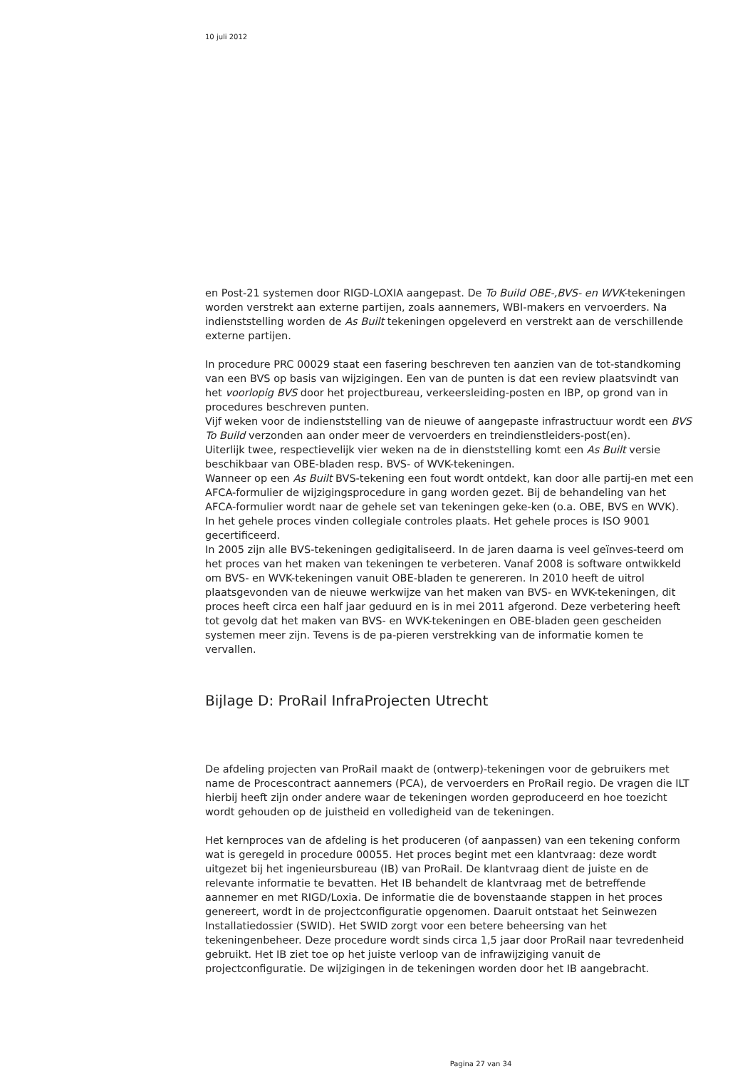10 juli 2012
en Post-21 systemen door RIGD-LOXIA aangepast. De To Build OBE-,BVS- en WVK-tekeningen worden verstrekt aan externe partijen, zoals aannemers, WBI-makers en vervoerders. Na indienststelling worden de As Built tekeningen opgeleverd en verstrekt aan de verschillende externe partijen.
In procedure PRC 00029 staat een fasering beschreven ten aanzien van de tot-standkoming van een BVS op basis van wijzigingen. Een van de punten is dat een review plaatsvindt van het voorlopig BVS door het projectbureau, verkeersleiding-posten en IBP, op grond van in procedures beschreven punten.
Vijf weken voor de indienststelling van de nieuwe of aangepaste infrastructuur wordt een BVS To Build verzonden aan onder meer de vervoerders en treindienstleiders-post(en).
Uiterlijk twee, respectievelijk vier weken na de in dienststelling komt een As Built versie beschikbaar van OBE-bladen resp. BVS- of WVK-tekeningen.
Wanneer op een As Built BVS-tekening een fout wordt ontdekt, kan door alle partij-en met een AFCA-formulier de wijzigingsprocedure in gang worden gezet. Bij de behandeling van het AFCA-formulier wordt naar de gehele set van tekeningen geke-ken (o.a. OBE, BVS en WVK).
In het gehele proces vinden collegiale controles plaats. Het gehele proces is ISO 9001 gecertificeerd.
In 2005 zijn alle BVS-tekeningen gedigitaliseerd. In de jaren daarna is veel geïnves-teerd om het proces van het maken van tekeningen te verbeteren. Vanaf 2008 is software ontwikkeld om BVS- en WVK-tekeningen vanuit OBE-bladen te genereren. In 2010 heeft de uitrol plaatsgevonden van de nieuwe werkwijze van het maken van BVS- en WVK-tekeningen, dit proces heeft circa een half jaar geduurd en is in mei 2011 afgerond. Deze verbetering heeft tot gevolg dat het maken van BVS- en WVK-tekeningen en OBE-bladen geen gescheiden systemen meer zijn. Tevens is de pa-pieren verstrekking van de informatie komen te vervallen.
Bijlage D: ProRail InfraProjecten Utrecht
De afdeling projecten van ProRail maakt de (ontwerp)-tekeningen voor de gebruikers met name de Procescontract aannemers (PCA), de vervoerders en ProRail regio. De vragen die ILT hierbij heeft zijn onder andere waar de tekeningen worden geproduceerd en hoe toezicht wordt gehouden op de juistheid en volledigheid van de tekeningen.
Het kernproces van de afdeling is het produceren (of aanpassen) van een tekening conform wat is geregeld in procedure 00055. Het proces begint met een klantvraag: deze wordt uitgezet bij het ingenieursbureau (IB) van ProRail. De klantvraag dient de juiste en de relevante informatie te bevatten. Het IB behandelt de klantvraag met de betreffende aannemer en met RIGD/Loxia. De informatie die de bovenstaande stappen in het proces genereert, wordt in de projectconfiguratie opgenomen. Daaruit ontstaat het Seinwezen Installatiedossier (SWID). Het SWID zorgt voor een betere beheersing van het tekeningenbeheer. Deze procedure wordt sinds circa 1,5 jaar door ProRail naar tevredenheid gebruikt. Het IB ziet toe op het juiste verloop van de infrawijziging vanuit de projectconfiguratie. De wijzigingen in de tekeningen worden door het IB aangebracht.
Pagina 27 van 34